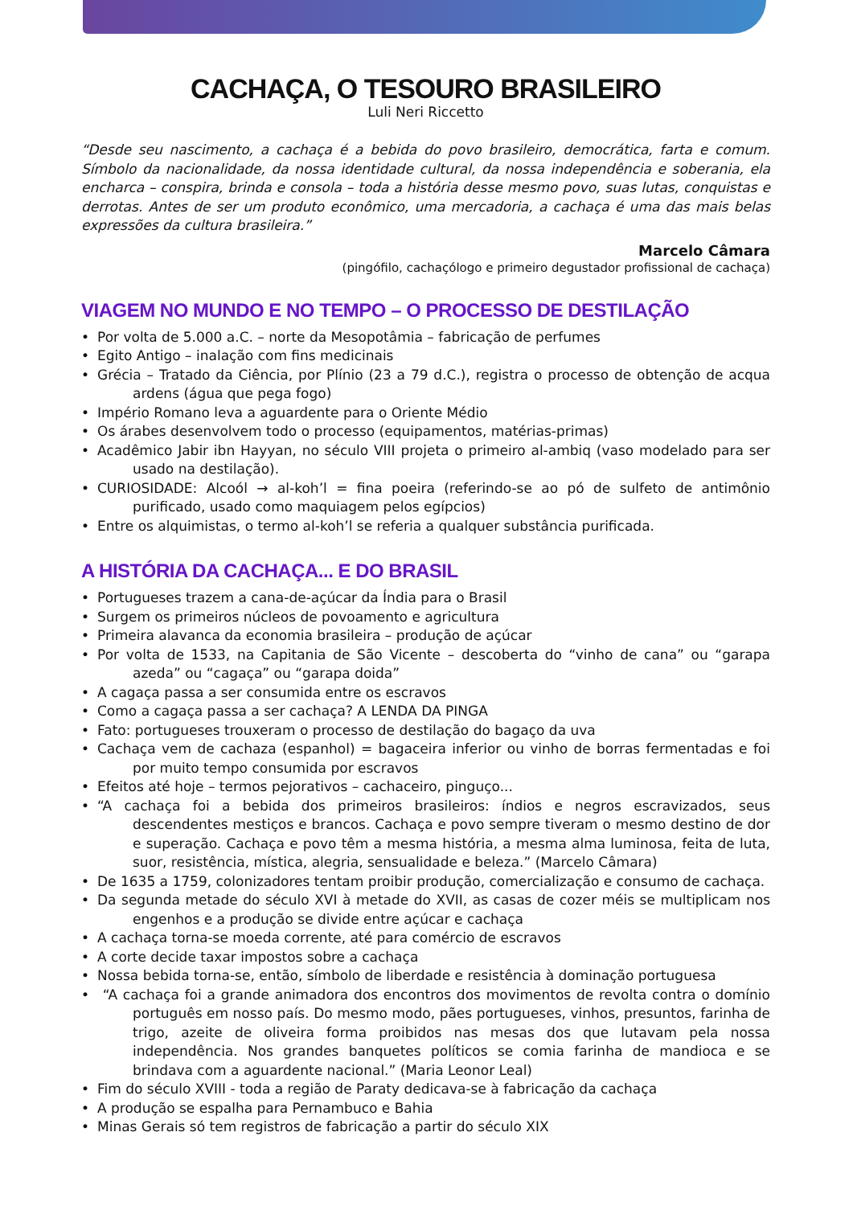CACHAÇA, O TESOURO BRASILEIRO
Luli Neri Riccetto
“Desde seu nascimento, a cachaça é a bebida do povo brasileiro, democrática, farta e comum. Símbolo da nacionalidade, da nossa identidade cultural, da nossa independência e soberania, ela encharca – conspira, brinda e consola – toda a história desse mesmo povo, suas lutas, conquistas e derrotas. Antes de ser um produto econômico, uma mercadoria, a cachaça é uma das mais belas expressões da cultura brasileira.”
Marcelo Câmara
(pingófilo, cachaçólogo e primeiro degustador profissional de cachaça)
VIAGEM NO MUNDO E NO TEMPO – O PROCESSO DE DESTILAÇÃO
• Por volta de 5.000 a.C. – norte da Mesopotâmia – fabricação de perfumes
• Egito Antigo – inalação com fins medicinais
• Grécia – Tratado da Ciência, por Plínio (23 a 79 d.C.), registra o processo de obtenção de acqua ardens (água que pega fogo)
• Império Romano leva a aguardente para o Oriente Médio
• Os árabes desenvolvem todo o processo (equipamentos, matérias-primas)
• Acadêmico Jabir ibn Hayyan, no século VIII projeta o primeiro al-ambiq (vaso modelado para ser usado na destilação).
• CURIOSIDADE: Alcoól → al-koh’l = fina poeira (referindo-se ao pó de sulfeto de antimônio purificado, usado como maquiagem pelos egípcios)
• Entre os alquimistas, o termo al-koh’l se referia a qualquer substância purificada.
A HISTÓRIA DA CACHAÇA... E DO BRASIL
• Portugueses trazem a cana-de-açúcar da Índia para o Brasil
• Surgem os primeiros núcleos de povoamento e agricultura
• Primeira alavanca da economia brasileira – produção de açúcar
• Por volta de 1533, na Capitania de São Vicente – descoberta do “vinho de cana” ou “garapa azeda” ou “cagaça” ou “garapa doida”
• A cagaça passa a ser consumida entre os escravos
• Como a cagaça passa a ser cachaça? A LENDA DA PINGA
• Fato: portugueses trouxeram o processo de destilação do bagaço da uva
• Cachaça vem de cachaza (espanhol) = bagaceira inferior ou vinho de borras fermentadas e foi por muito tempo consumida por escravos
• Efeitos até hoje – termos pejorativos – cachaceiro, pinguço...
• “A cachaça foi a bebida dos primeiros brasileiros: índios e negros escravizados, seus descendentes mestiços e brancos. Cachaça e povo sempre tiveram o mesmo destino de dor e superação. Cachaça e povo têm a mesma história, a mesma alma luminosa, feita de luta, suor, resistência, mística, alegria, sensualidade e beleza.” (Marcelo Câmara)
• De 1635 a 1759, colonizadores tentam proibir produção, comercialização e consumo de cachaça.
• Da segunda metade do século XVI à metade do XVII, as casas de cozer méis se multiplicam nos engenhos e a produção se divide entre açúcar e cachaça
• A cachaça torna-se moeda corrente, até para comércio de escravos
• A corte decide taxar impostos sobre a cachaça
• Nossa bebida torna-se, então, símbolo de liberdade e resistência à dominação portuguesa
• “A cachaça foi a grande animadora dos encontros dos movimentos de revolta contra o domínio português em nosso país. Do mesmo modo, pães portugueses, vinhos, presuntos, farinha de trigo, azeite de oliveira forma proibidos nas mesas dos que lutavam pela nossa independência. Nos grandes banquetes políticos se comia farinha de mandioca e se brindava com a aguardente nacional.” (Maria Leonor Leal)
• Fim do século XVIII - toda a região de Paraty dedicava-se à fabricação da cachaça
• A produção se espalha para Pernambuco e Bahia
• Minas Gerais só tem registros de fabricação a partir do século XIX